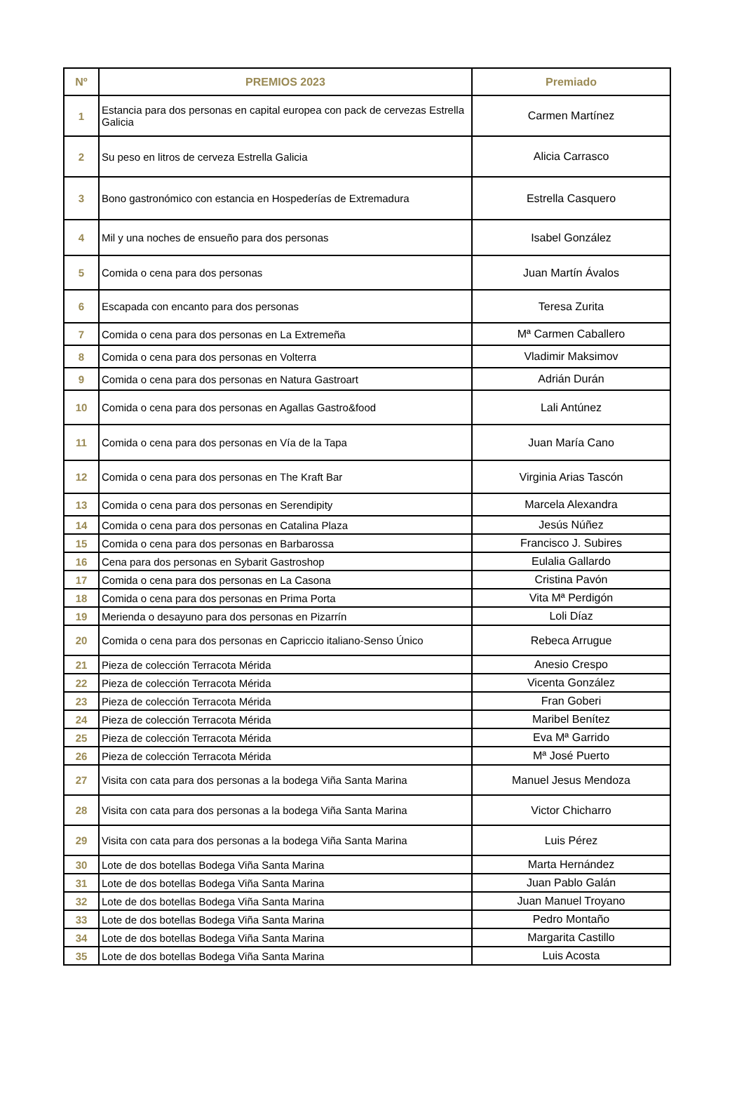| Nº | PREMIOS 2023 | Premiado |
| --- | --- | --- |
| 1 | Estancia para dos personas en capital europea con pack de cervezas Estrella Galicia | Carmen Martínez |
| 2 | Su peso en litros de cerveza Estrella Galicia | Alicia Carrasco |
| 3 | Bono gastronómico con estancia en Hospederías de Extremadura | Estrella Casquero |
| 4 | Mil y una noches de ensueño para dos personas | Isabel González |
| 5 | Comida o cena para dos personas | Juan Martín Ávalos |
| 6 | Escapada con encanto para dos personas | Teresa Zurita |
| 7 | Comida o cena para dos personas en La Extremeña | Mª Carmen Caballero |
| 8 | Comida o cena para dos personas en Volterra | Vladimir Maksimov |
| 9 | Comida o cena para dos personas en Natura Gastroart | Adrián Durán |
| 10 | Comida o cena para dos personas en Agallas Gastro&food | Lali Antúnez |
| 11 | Comida o cena para dos personas en Vía de la Tapa | Juan María Cano |
| 12 | Comida o cena para dos personas en The Kraft Bar | Virginia Arias Tascón |
| 13 | Comida o cena para dos personas en Serendipity | Marcela Alexandra |
| 14 | Comida o cena para dos personas en Catalina Plaza | Jesús Núñez |
| 15 | Comida o cena para dos personas en Barbarossa | Francisco J. Subires |
| 16 | Cena para dos personas en Sybarit Gastroshop | Eulalia Gallardo |
| 17 | Comida o cena para dos personas en La Casona | Cristina Pavón |
| 18 | Comida o cena para dos personas en Prima Porta | Vita Mª Perdigón |
| 19 | Merienda o desayuno para dos personas en Pizarrín | Loli Díaz |
| 20 | Comida o cena para dos personas en Capriccio italiano-Senso Único | Rebeca Arrugue |
| 21 | Pieza de colección Terracota Mérida | Anesio Crespo |
| 22 | Pieza de colección Terracota Mérida | Vicenta González |
| 23 | Pieza de colección Terracota Mérida | Fran Goberi |
| 24 | Pieza de colección Terracota Mérida | Maribel Benítez |
| 25 | Pieza de colección Terracota Mérida | Eva Mª Garrido |
| 26 | Pieza de colección Terracota Mérida | Mª José Puerto |
| 27 | Visita con cata para dos personas a la bodega Viña Santa Marina | Manuel Jesus Mendoza |
| 28 | Visita con cata para dos personas a la bodega Viña Santa Marina | Victor Chicharro |
| 29 | Visita con cata para dos personas a la bodega Viña Santa Marina | Luis Pérez |
| 30 | Lote de dos botellas Bodega Viña Santa Marina | Marta Hernández |
| 31 | Lote de dos botellas Bodega Viña Santa Marina | Juan Pablo Galán |
| 32 | Lote de dos botellas Bodega Viña Santa Marina | Juan Manuel Troyano |
| 33 | Lote de dos botellas Bodega Viña Santa Marina | Pedro Montaño |
| 34 | Lote de dos botellas Bodega Viña Santa Marina | Margarita Castillo |
| 35 | Lote de dos botellas Bodega Viña Santa Marina | Luis Acosta |